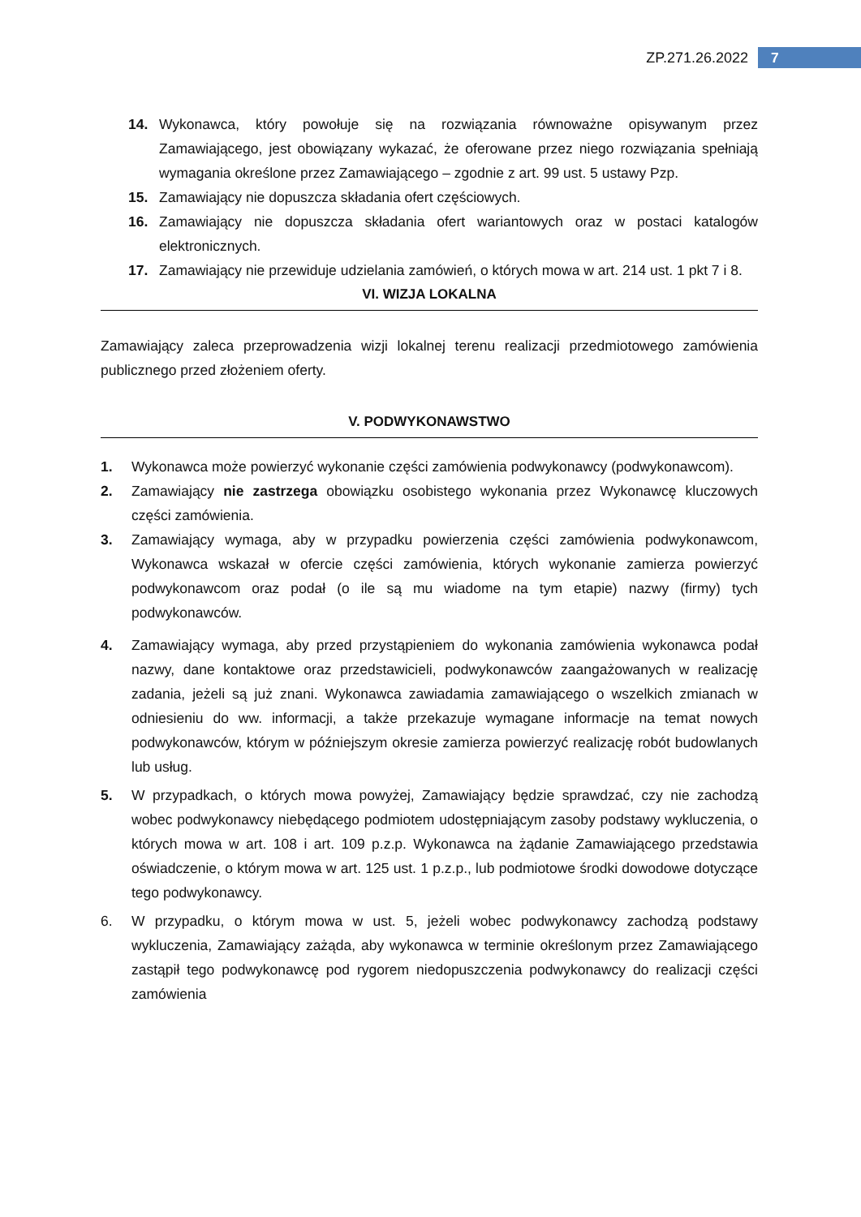ZP.271.26.2022 7
14. Wykonawca, który powołuje się na rozwiązania równoważne opisywanym przez Zamawiającego, jest obowiązany wykazać, że oferowane przez niego rozwiązania spełniają wymagania określone przez Zamawiającego – zgodnie z art. 99 ust. 5 ustawy Pzp.
15. Zamawiający nie dopuszcza składania ofert częściowych.
16. Zamawiający nie dopuszcza składania ofert wariantowych oraz w postaci katalogów elektronicznych.
17. Zamawiający nie przewiduje udzielania zamówień, o których mowa w art. 214 ust. 1 pkt 7 i 8.
VI. WIZJA LOKALNA
Zamawiający zaleca przeprowadzenia wizji lokalnej terenu realizacji przedmiotowego zamówienia publicznego przed złożeniem oferty.
V. PODWYKONAWSTWO
1. Wykonawca może powierzyć wykonanie części zamówienia podwykonawcy (podwykonawcom).
2. Zamawiający nie zastrzega obowiązku osobistego wykonania przez Wykonawcę kluczowych części zamówienia.
3. Zamawiający wymaga, aby w przypadku powierzenia części zamówienia podwykonawcom, Wykonawca wskazał w ofercie części zamówienia, których wykonanie zamierza powierzyć podwykonawcom oraz podał (o ile są mu wiadome na tym etapie) nazwy (firmy) tych podwykonawców.
4. Zamawiający wymaga, aby przed przystąpieniem do wykonania zamówienia wykonawca podał nazwy, dane kontaktowe oraz przedstawicieli, podwykonawców zaangażowanych w realizację zadania, jeżeli są już znani. Wykonawca zawiadamia zamawiającego o wszelkich zmianach w odniesieniu do ww. informacji, a także przekazuje wymagane informacje na temat nowych podwykonawców, którym w późniejszym okresie zamierza powierzyć realizację robót budowlanych lub usług.
5. W przypadkach, o których mowa powyżej, Zamawiający będzie sprawdzać, czy nie zachodzą wobec podwykonawcy niebędącego podmiotem udostępniającym zasoby podstawy wykluczenia, o których mowa w art. 108 i art. 109 p.z.p. Wykonawca na żądanie Zamawiającego przedstawia oświadczenie, o którym mowa w art. 125 ust. 1 p.z.p., lub podmiotowe środki dowodowe dotyczące tego podwykonawcy.
6. W przypadku, o którym mowa w ust. 5, jeżeli wobec podwykonawcy zachodzą podstawy wykluczenia, Zamawiający zażąda, aby wykonawca w terminie określonym przez Zamawiającego zastąpił tego podwykonawcę pod rygorem niedopuszczenia podwykonawcy do realizacji części zamówienia